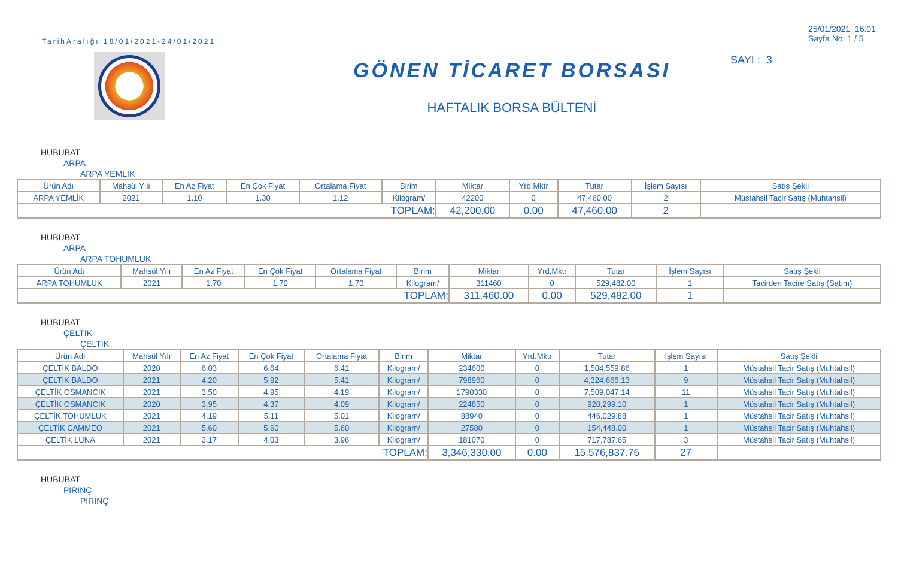TarihAralığı:18/01/2021-24/01/2021
GÖNEN TİCARET BORSASI
HAFTALIK BORSA BÜLTENİ
25/01/2021 16:01
Sayfa No: 1 / 5
SAYI : 3
HUBUBAT
ARPA
ARPA YEMLİK
| Ürün Adı | Mahsül Yılı | En Az Fiyat | En Çok Fiyat | Ortalama Fiyat | Birim | Miktar | Yrd.Mktr | Tutar | İşlem Sayısı | Satış Şekli |
| --- | --- | --- | --- | --- | --- | --- | --- | --- | --- | --- |
| ARPA YEMLİK | 2021 | 1.10 | 1.30 | 1.12 | Kilogram/ | 42200 | 0 | 47,460.00 | 2 | Müstahsil Tacir Satış (Muhtahsil) |
| TOPLAM: | | | | | | 42,200.00 | 0.00 | 47,460.00 | 2 | |
HUBUBAT
ARPA
ARPA TOHUMLUK
| Ürün Adı | Mahsül Yılı | En Az Fiyat | En Çok Fiyat | Ortalama Fiyat | Birim | Miktar | Yrd.Mktr | Tutar | İşlem Sayısı | Satış Şekli |
| --- | --- | --- | --- | --- | --- | --- | --- | --- | --- | --- |
| ARPA TOHUMLUK | 2021 | 1.70 | 1.70 | 1.70 | Kilogram/ | 311460 | 0 | 529,482.00 | 1 | Tacirden Tacire Satış (Satım) |
| TOPLAM: | | | | | | 311,460.00 | 0.00 | 529,482.00 | 1 | |
HUBUBAT
ÇELTİK
ÇELTİK
| Ürün Adı | Mahsül Yılı | En Az Fiyat | En Çok Fiyat | Ortalama Fiyat | Birim | Miktar | Yrd.Mktr | Tutar | İşlem Sayısı | Satış Şekli |
| --- | --- | --- | --- | --- | --- | --- | --- | --- | --- | --- |
| ÇELTİK BALDO | 2020 | 6.03 | 6.64 | 6.41 | Kilogram/ | 234600 | 0 | 1,504,559.86 | 1 | Müstahsil Tacir Satış (Muhtahsil) |
| ÇELTİK BALDO | 2021 | 4.20 | 5.92 | 5.41 | Kilogram/ | 798960 | 0 | 4,324,666.13 | 9 | Müstahsil Tacir Satış (Muhtahsil) |
| ÇELTİK OSMANCIK | 2021 | 3.50 | 4.95 | 4.19 | Kilogram/ | 1790330 | 0 | 7,509,047.14 | 11 | Müstahsil Tacir Satış (Muhtahsil) |
| ÇELTİK OSMANCIK | 2020 | 3.95 | 4.37 | 4.09 | Kilogram/ | 224850 | 0 | 920,299.10 | 1 | Müstahsil Tacir Satış (Muhtahsil) |
| ÇELTİK TOHUMLUK | 2021 | 4.19 | 5.11 | 5.01 | Kilogram/ | 88940 | 0 | 446,029.88 | 1 | Müstahsil Tacir Satış (Muhtahsil) |
| ÇELTİK CAMMEO | 2021 | 5.60 | 5.60 | 5.60 | Kilogram/ | 27580 | 0 | 154,448.00 | 1 | Müstahsil Tacir Satış (Muhtahsil) |
| ÇELTİK LUNA | 2021 | 3.17 | 4.03 | 3.96 | Kilogram/ | 181070 | 0 | 717,787.65 | 3 | Müstahsil Tacir Satış (Muhtahsil) |
| TOPLAM: | | | | | | 3,346,330.00 | 0.00 | 15,576,837.76 | 27 | |
HUBUBAT
PİRİNÇ
PİRİNÇ